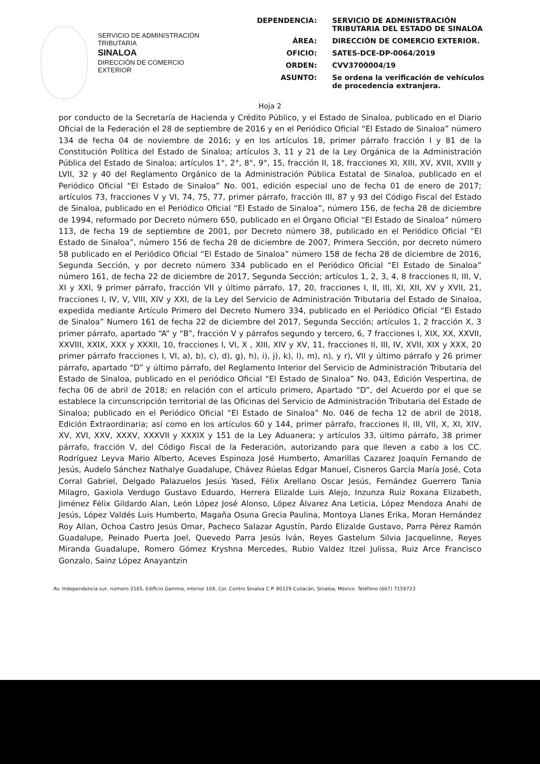SERVICIO DE ADMINISTRACIÓN
TRIBUTARIA
SINALOA
DIRECCIÓN DE COMERCIO
EXTERIOR
DEPENDENCIA: SERVICIO DE ADMINISTRACIÓN TRIBUTARIA DEL ESTADO DE SINALOA
ÁREA: DIRECCIÓN DE COMERCIO EXTERIOR.
OFICIO: SATES-DCE-DP-0064/2019
ORDEN: CVV3700004/19
ASUNTO: Se ordena la verificación de vehículos de procedencia extranjera.
Hoja 2
por conducto de la Secretaría de Hacienda y Crédito Público, y el Estado de Sinaloa, publicado en el Diario Oficial de la Federación el 28 de septiembre de 2016 y en el Periódico Oficial “El Estado de Sinaloa” número 134 de fecha 04 de noviembre de 2016; y en los artículos 18, primer párrafo fracción I y 81 de la Constitución Política del Estado de Sinaloa; artículos 3, 11 y 21 de la Ley Orgánica de la Administración Pública del Estado de Sinaloa; artículos 1°, 2°, 8°, 9°, 15, fracción II, 18, fracciones XI, XIII, XV, XVII, XVIII y LVII, 32 y 40 del Reglamento Orgánico de la Administración Pública Estatal de Sinaloa, publicado en el Periódico Oficial “El Estado de Sinaloa” No. 001, edición especial uno de fecha 01 de enero de 2017; artículos 73, fracciones V y VI, 74, 75, 77, primer párrafo, fracción III, 87 y 93 del Código Fiscal del Estado de Sinaloa, publicado en el Periódico Oficial “El Estado de Sinaloa”, número 156, de fecha 28 de diciembre de 1994, reformado por Decreto número 650, publicado en el Órgano Oficial “El Estado de Sinaloa” número 113, de fecha 19 de septiembre de 2001, por Decreto número 38, publicado en el Periódico Oficial “El Estado de Sinaloa”, número 156 de fecha 28 de diciembre de 2007, Primera Sección, por decreto número 58 publicado en el Periódico Oficial “El Estado de Sinaloa” número 158 de fecha 28 de diciembre de 2016, Segunda Sección, y por decreto número 334 publicado en el Periódico Oficial “El Estado de Sinaloa” número 161, de fecha 22 de diciembre de 2017, Segunda Sección; artículos 1, 2, 3, 4, 8 fracciones II, III, V, XI y XXI, 9 primer párrafo, fracción VII y último párrafo, 17, 20, fracciones I, II, III, XI, XII, XV y XVII, 21, fracciones I, IV, V, VIII, XIV y XXI, de la Ley del Servicio de Administración Tributaria del Estado de Sinaloa, expedida mediante Artículo Primero del Decreto Numero 334, publicado en el Periódico Oficial “El Estado de Sinaloa” Numero 161 de fecha 22 de diciembre del 2017, Segunda Sección; artículos 1, 2 fracción X, 3 primer párrafo, apartado “A” y “B”, fracción V y párrafos segundo y tercero, 6, 7 fracciones I, XIX, XX, XXVII, XXVIII, XXIX, XXX y XXXII, 10, fracciones I, VI, X , XIII, XIV y XV, 11, fracciones II, III, IV, XVII, XIX y XXX, 20 primer párrafo fracciones I, VI, a), b), c), d), g), h), i), j), k), l), m), n), y r), VII y último párrafo y 26 primer párrafo, apartado “D” y último párrafo, del Reglamento Interior del Servicio de Administración Tributaria del Estado de Sinaloa, publicado en el periódico Oficial “El Estado de Sinaloa” No. 043, Edición Vespertina, de fecha 06 de abril de 2018; en relación con el artículo primero, Apartado “D”, del Acuerdo por el que se establece la circunscripción territorial de las Oficinas del Servicio de Administración Tributaria del Estado de Sinaloa; publicado en el Periódico Oficial “El Estado de Sinaloa” No. 046 de fecha 12 de abril de 2018, Edición Extraordinaria; así como en los artículos 60 y 144, primer párrafo, fracciones II, III, VII, X, XI, XIV, XV, XVI, XXV, XXXV, XXXVII y XXXIX y 151 de la Ley Aduanera; y artículos 33, último párrafo, 38 primer párrafo, fracción V, del Código Fiscal de la Federación, autorizando para que lleven a cabo a los CC. Rodríguez Leyva Mario Alberto, Aceves Espinoza José Humberto, Amarillas Cazarez Joaquín Fernando de Jesús, Audelo Sánchez Nathalye Guadalupe, Chávez Rúelas Edgar Manuel, Cisneros García María José, Cota Corral Gabriel, Delgado Palazuelos Jesús Yased, Félix Arellano Oscar Jesús, Fernández Guerrero Tania Milagro, Gaxiola Verdugo Gustavo Eduardo, Herrera Elizalde Luis Alejo, Inzunza Ruiz Roxana Elizabeth, Jiménez Félix Gildardo Alan, León López José Alonso, López Álvarez Ana Leticia, López Mendoza Anahi de Jesús, López Valdés Luis Humberto, Magaña Osuna Grecia Paulina, Montoya Llanes Erika, Moran Hernández Roy Allan, Ochoa Castro Jesús Omar, Pacheco Salazar Agustín, Pardo Elizalde Gustavo, Parra Pérez Ramón Guadalupe, Peinado Puerta Joel, Quevedo Parra Jesús Iván, Reyes Gastelum Silvia Jacquelinne, Reyes Miranda Guadalupe, Romero Gómez Kryshna Mercedes, Rubio Valdez Itzel Julissa, Ruiz Arce Francisco Gonzalo, Sainz López Anayantzin
Av. Independencia sur, número 2165, Edificio Gamma, interior 104, Col. Centro Sinaloa C.P. 80129 Culiacán, Sinaloa, México. Teléfono (667) 7159723